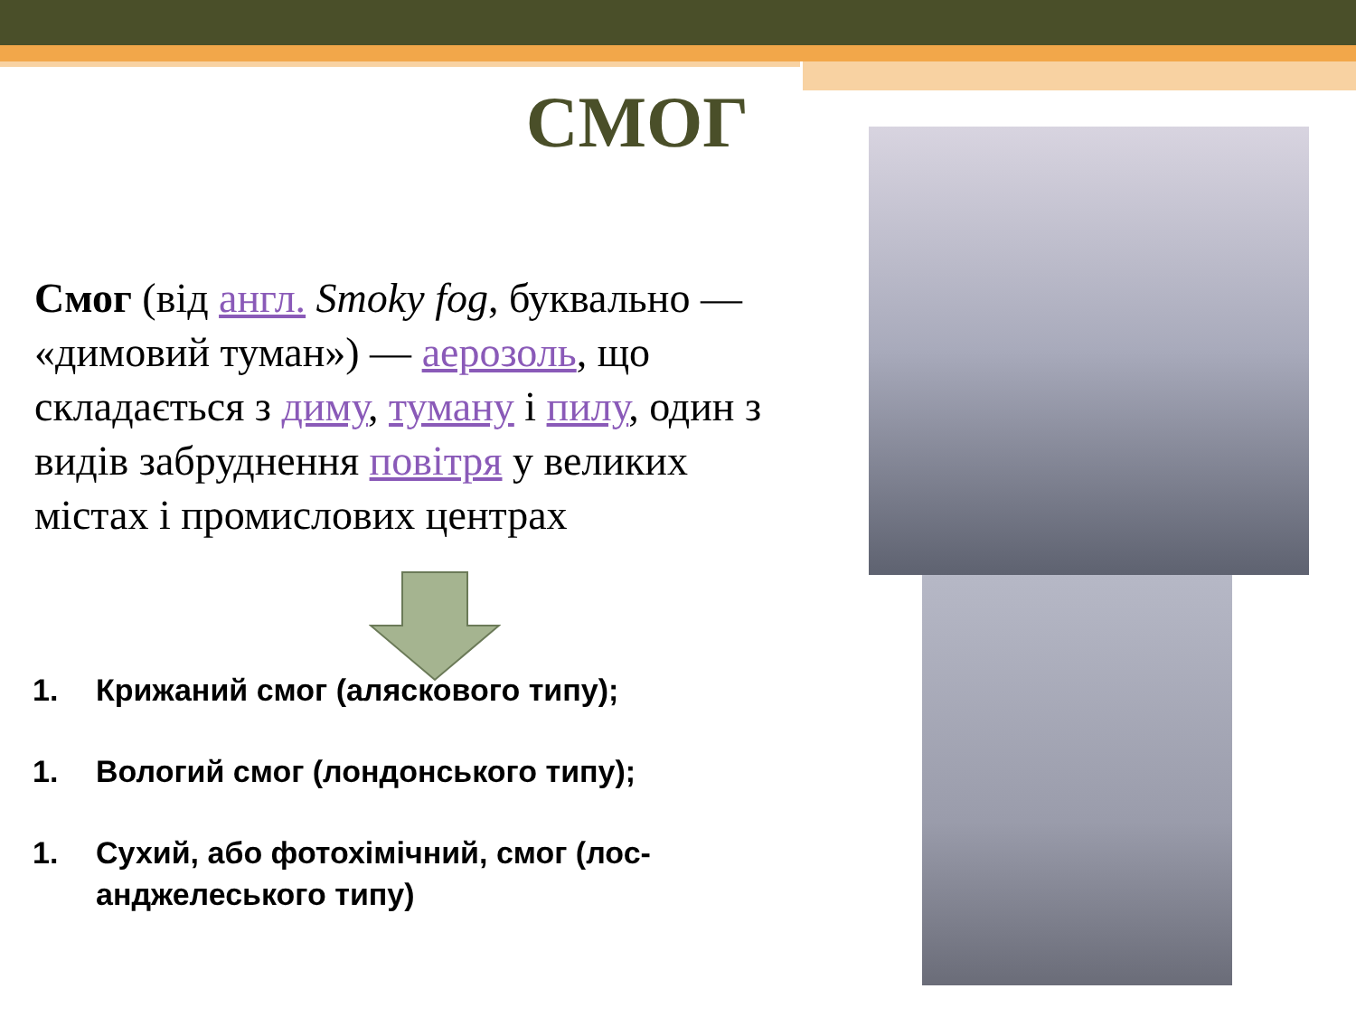СМОГ
Смог (від англ. Smoky fog, буквально — «димовий туман») — аерозоль, що складається з диму, туману і пилу, один з видів забруднення повітря у великих містах і промислових центрах
1. Крижаний смог (аляскового типу);
1. Вологий смог (лондонського типу);
1. Сухий, або фотохімічний, смог (лос-анджелеського типу)